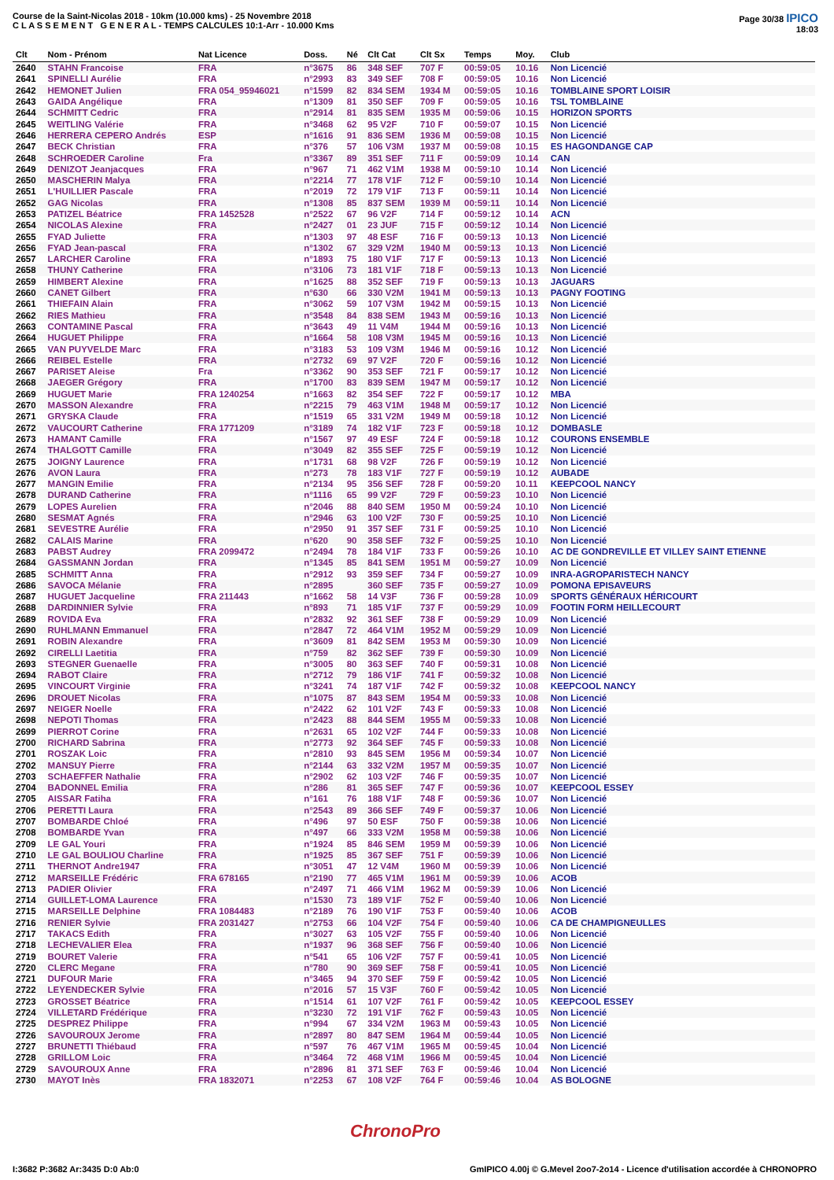Course de la Saint-Nicolas 2018 - 10km (10.000 kms) - 25 Novembre 2018
C L A S S E M E N T G E N E R A L - TEMPS CALCULES 10:1-Arr - 10.000 Kms
Page 30/38 IPICO
18:03
| Clt | Nom - Prénom | Nat Licence | Doss. | Né | Clt Cat | Clt Sx | Temps | Moy. | Club |
| --- | --- | --- | --- | --- | --- | --- | --- | --- | --- |
| 2640 | STAHN Francoise | FRA | n°3675 | 86 | 348 SEF | 707 F | 00:59:05 | 10.16 | Non Licencié |
| 2641 | SPINELLI Aurélie | FRA | n°2993 | 83 | 349 SEF | 708 F | 00:59:05 | 10.16 | Non Licencié |
| 2642 | HEMONET Julien | FRA 054_95946021 | n°1599 | 82 | 834 SEM | 1934 M | 00:59:05 | 10.16 | TOMBLAINE SPORT LOISIR |
| 2643 | GAIDA Angélique | FRA | n°1309 | 81 | 350 SEF | 709 F | 00:59:05 | 10.16 | TSL TOMBLAINE |
| 2644 | SCHMITT Cedric | FRA | n°2914 | 81 | 835 SEM | 1935 M | 00:59:06 | 10.15 | HORIZON SPORTS |
| 2645 | WEITLING Valérie | FRA | n°3468 | 62 | 95 V2F | 710 F | 00:59:07 | 10.15 | Non Licencié |
| 2646 | HERRERA CEPERO Andrés | ESP | n°1616 | 91 | 836 SEM | 1936 M | 00:59:08 | 10.15 | Non Licencié |
| 2647 | BECK Christian | FRA | n°376 | 57 | 106 V3M | 1937 M | 00:59:08 | 10.15 | ES HAGONDANGE CAP |
| 2648 | SCHROEDER Caroline | Fra | n°3367 | 89 | 351 SEF | 711 F | 00:59:09 | 10.14 | CAN |
| 2649 | DENIZOT Jeanjacques | FRA | n°967 | 71 | 462 V1M | 1938 M | 00:59:10 | 10.14 | Non Licencié |
| 2650 | MASCHERIN Malya | FRA | n°2214 | 77 | 178 V1F | 712 F | 00:59:10 | 10.14 | Non Licencié |
| 2651 | L'HUILLIER Pascale | FRA | n°2019 | 72 | 179 V1F | 713 F | 00:59:11 | 10.14 | Non Licencié |
| 2652 | GAG Nicolas | FRA | n°1308 | 85 | 837 SEM | 1939 M | 00:59:11 | 10.14 | Non Licencié |
| 2653 | PATIZEL Béatrice | FRA 1452528 | n°2522 | 67 | 96 V2F | 714 F | 00:59:12 | 10.14 | ACN |
| 2654 | NICOLAS Alexine | FRA | n°2427 | 01 | 23 JUF | 715 F | 00:59:12 | 10.14 | Non Licencié |
| 2655 | FYAD Juliette | FRA | n°1303 | 97 | 48 ESF | 716 F | 00:59:13 | 10.13 | Non Licencié |
| 2656 | FYAD Jean-pascal | FRA | n°1302 | 67 | 329 V2M | 1940 M | 00:59:13 | 10.13 | Non Licencié |
| 2657 | LARCHER Caroline | FRA | n°1893 | 75 | 180 V1F | 717 F | 00:59:13 | 10.13 | Non Licencié |
| 2658 | THUNY Catherine | FRA | n°3106 | 73 | 181 V1F | 718 F | 00:59:13 | 10.13 | Non Licencié |
| 2659 | HIMBERT Alexine | FRA | n°1625 | 88 | 352 SEF | 719 F | 00:59:13 | 10.13 | JAGUARS |
| 2660 | CANET Gilbert | FRA | n°630 | 66 | 330 V2M | 1941 M | 00:59:13 | 10.13 | PAGNY FOOTING |
| 2661 | THIEFAIN Alain | FRA | n°3062 | 59 | 107 V3M | 1942 M | 00:59:15 | 10.13 | Non Licencié |
| 2662 | RIES Mathieu | FRA | n°3548 | 84 | 838 SEM | 1943 M | 00:59:16 | 10.13 | Non Licencié |
| 2663 | CONTAMINE Pascal | FRA | n°3643 | 49 | 11 V4M | 1944 M | 00:59:16 | 10.13 | Non Licencié |
| 2664 | HUGUET Philippe | FRA | n°1664 | 58 | 108 V3M | 1945 M | 00:59:16 | 10.13 | Non Licencié |
| 2665 | VAN PUYVELDE Marc | FRA | n°3183 | 53 | 109 V3M | 1946 M | 00:59:16 | 10.12 | Non Licencié |
| 2666 | REIBEL Estelle | FRA | n°2732 | 69 | 97 V2F | 720 F | 00:59:16 | 10.12 | Non Licencié |
| 2667 | PARISET Aleise | Fra | n°3362 | 90 | 353 SEF | 721 F | 00:59:17 | 10.12 | Non Licencié |
| 2668 | JAEGER Grégory | FRA | n°1700 | 83 | 839 SEM | 1947 M | 00:59:17 | 10.12 | Non Licencié |
| 2669 | HUGUET Marie | FRA 1240254 | n°1663 | 82 | 354 SEF | 722 F | 00:59:17 | 10.12 | MBA |
| 2670 | MASSON Alexandre | FRA | n°2215 | 79 | 463 V1M | 1948 M | 00:59:17 | 10.12 | Non Licencié |
| 2671 | GRYSKA Claude | FRA | n°1519 | 65 | 331 V2M | 1949 M | 00:59:18 | 10.12 | Non Licencié |
| 2672 | VAUCOURT Catherine | FRA 1771209 | n°3189 | 74 | 182 V1F | 723 F | 00:59:18 | 10.12 | DOMBASLE |
| 2673 | HAMANT Camille | FRA | n°1567 | 97 | 49 ESF | 724 F | 00:59:18 | 10.12 | COURONS ENSEMBLE |
| 2674 | THALGOTT Camille | FRA | n°3049 | 82 | 355 SEF | 725 F | 00:59:19 | 10.12 | Non Licencié |
| 2675 | JOIGNY Laurence | FRA | n°1731 | 68 | 98 V2F | 726 F | 00:59:19 | 10.12 | Non Licencié |
| 2676 | AVON Laura | FRA | n°273 | 78 | 183 V1F | 727 F | 00:59:19 | 10.12 | AUBADE |
| 2677 | MANGIN Emilie | FRA | n°2134 | 95 | 356 SEF | 728 F | 00:59:20 | 10.11 | KEEPCOOL NANCY |
| 2678 | DURAND Catherine | FRA | n°1116 | 65 | 99 V2F | 729 F | 00:59:23 | 10.10 | Non Licencié |
| 2679 | LOPES Aurelien | FRA | n°2046 | 88 | 840 SEM | 1950 M | 00:59:24 | 10.10 | Non Licencié |
| 2680 | SESMAT Agnés | FRA | n°2946 | 63 | 100 V2F | 730 F | 00:59:25 | 10.10 | Non Licencié |
| 2681 | SEVESTRE Aurélie | FRA | n°2950 | 91 | 357 SEF | 731 F | 00:59:25 | 10.10 | Non Licencié |
| 2682 | CALAIS Marine | FRA | n°620 | 90 | 358 SEF | 732 F | 00:59:25 | 10.10 | Non Licencié |
| 2683 | PABST Audrey | FRA 2099472 | n°2494 | 78 | 184 V1F | 733 F | 00:59:26 | 10.10 | AC DE GONDREVILLE ET VILLEY SAINT ETIENNE |
| 2684 | GASSMANN Jordan | FRA | n°1345 | 85 | 841 SEM | 1951 M | 00:59:27 | 10.09 | Non Licencié |
| 2685 | SCHMITT Anna | FRA | n°2912 | 93 | 359 SEF | 734 F | 00:59:27 | 10.09 | INRA-AGROPARISTECH NANCY |
| 2686 | SAVOCA Mélanie | FRA | n°2895 | | 360 SEF | 735 F | 00:59:27 | 10.09 | POMONA EPISAVEURS |
| 2687 | HUGUET Jacqueline | FRA 211443 | n°1662 | 58 | 14 V3F | 736 F | 00:59:28 | 10.09 | SPORTS GÉNÉRAUX HÉRICOURT |
| 2688 | DARDINNIER Sylvie | FRA | n°893 | 71 | 185 V1F | 737 F | 00:59:29 | 10.09 | FOOTIN FORM HEILLECOURT |
| 2689 | ROVIDA Eva | FRA | n°2832 | 92 | 361 SEF | 738 F | 00:59:29 | 10.09 | Non Licencié |
| 2690 | RUHLMANN Emmanuel | FRA | n°2847 | 72 | 464 V1M | 1952 M | 00:59:29 | 10.09 | Non Licencié |
| 2691 | ROBIN Alexandre | FRA | n°3609 | 81 | 842 SEM | 1953 M | 00:59:30 | 10.09 | Non Licencié |
| 2692 | CIRELLI Laetitia | FRA | n°759 | 82 | 362 SEF | 739 F | 00:59:30 | 10.09 | Non Licencié |
| 2693 | STEGNER Guenaelle | FRA | n°3005 | 80 | 363 SEF | 740 F | 00:59:31 | 10.08 | Non Licencié |
| 2694 | RABOT Claire | FRA | n°2712 | 79 | 186 V1F | 741 F | 00:59:32 | 10.08 | Non Licencié |
| 2695 | VINCOURT Virginie | FRA | n°3241 | 74 | 187 V1F | 742 F | 00:59:32 | 10.08 | KEEPCOOL NANCY |
| 2696 | DROUET Nicolas | FRA | n°1075 | 87 | 843 SEM | 1954 M | 00:59:33 | 10.08 | Non Licencié |
| 2697 | NEIGER Noelle | FRA | n°2422 | 62 | 101 V2F | 743 F | 00:59:33 | 10.08 | Non Licencié |
| 2698 | NEPOTI Thomas | FRA | n°2423 | 88 | 844 SEM | 1955 M | 00:59:33 | 10.08 | Non Licencié |
| 2699 | PIERROT Corine | FRA | n°2631 | 65 | 102 V2F | 744 F | 00:59:33 | 10.08 | Non Licencié |
| 2700 | RICHARD Sabrina | FRA | n°2773 | 92 | 364 SEF | 745 F | 00:59:33 | 10.08 | Non Licencié |
| 2701 | ROSZAK Loic | FRA | n°2810 | 93 | 845 SEM | 1956 M | 00:59:34 | 10.07 | Non Licencié |
| 2702 | MANSUY Pierre | FRA | n°2144 | 63 | 332 V2M | 1957 M | 00:59:35 | 10.07 | Non Licencié |
| 2703 | SCHAEFFER Nathalie | FRA | n°2902 | 62 | 103 V2F | 746 F | 00:59:35 | 10.07 | Non Licencié |
| 2704 | BADONNEL Emilia | FRA | n°286 | 81 | 365 SEF | 747 F | 00:59:36 | 10.07 | KEEPCOOL ESSEY |
| 2705 | AISSAR Fatiha | FRA | n°161 | 76 | 188 V1F | 748 F | 00:59:36 | 10.07 | Non Licencié |
| 2706 | PERETTI Laura | FRA | n°2543 | 89 | 366 SEF | 749 F | 00:59:37 | 10.06 | Non Licencié |
| 2707 | BOMBARDE Chloé | FRA | n°496 | 97 | 50 ESF | 750 F | 00:59:38 | 10.06 | Non Licencié |
| 2708 | BOMBARDE Yvan | FRA | n°497 | 66 | 333 V2M | 1958 M | 00:59:38 | 10.06 | Non Licencié |
| 2709 | LE GAL Youri | FRA | n°1924 | 85 | 846 SEM | 1959 M | 00:59:39 | 10.06 | Non Licencié |
| 2710 | LE GAL BOULIOU Charline | FRA | n°1925 | 85 | 367 SEF | 751 F | 00:59:39 | 10.06 | Non Licencié |
| 2711 | THERNOT Andre1947 | FRA | n°3051 | 47 | 12 V4M | 1960 M | 00:59:39 | 10.06 | Non Licencié |
| 2712 | MARSEILLE Frédéric | FRA 678165 | n°2190 | 77 | 465 V1M | 1961 M | 00:59:39 | 10.06 | ACOB |
| 2713 | PADIER Olivier | FRA | n°2497 | 71 | 466 V1M | 1962 M | 00:59:39 | 10.06 | Non Licencié |
| 2714 | GUILLET-LOMA Laurence | FRA | n°1530 | 73 | 189 V1F | 752 F | 00:59:40 | 10.06 | Non Licencié |
| 2715 | MARSEILLE Delphine | FRA 1084483 | n°2189 | 76 | 190 V1F | 753 F | 00:59:40 | 10.06 | ACOB |
| 2716 | RENIER Sylvie | FRA 2031427 | n°2753 | 66 | 104 V2F | 754 F | 00:59:40 | 10.06 | CA DE CHAMPIGNEULLES |
| 2717 | TAKACS Edith | FRA | n°3027 | 63 | 105 V2F | 755 F | 00:59:40 | 10.06 | Non Licencié |
| 2718 | LECHEVALIER Elea | FRA | n°1937 | 96 | 368 SEF | 756 F | 00:59:40 | 10.06 | Non Licencié |
| 2719 | BOURET Valerie | FRA | n°541 | 65 | 106 V2F | 757 F | 00:59:41 | 10.05 | Non Licencié |
| 2720 | CLERC Megane | FRA | n°780 | 90 | 369 SEF | 758 F | 00:59:41 | 10.05 | Non Licencié |
| 2721 | DUFOUR Marie | FRA | n°3465 | 94 | 370 SEF | 759 F | 00:59:42 | 10.05 | Non Licencié |
| 2722 | LEYENDECKER Sylvie | FRA | n°2016 | 57 | 15 V3F | 760 F | 00:59:42 | 10.05 | Non Licencié |
| 2723 | GROSSET Béatrice | FRA | n°1514 | 61 | 107 V2F | 761 F | 00:59:42 | 10.05 | KEEPCOOL ESSEY |
| 2724 | VILLETARD Frédérique | FRA | n°3230 | 72 | 191 V1F | 762 F | 00:59:43 | 10.05 | Non Licencié |
| 2725 | DESPREZ Philippe | FRA | n°994 | 67 | 334 V2M | 1963 M | 00:59:43 | 10.05 | Non Licencié |
| 2726 | SAVOUROUX Jerome | FRA | n°2897 | 80 | 847 SEM | 1964 M | 00:59:44 | 10.05 | Non Licencié |
| 2727 | BRUNETTI Thiébaud | FRA | n°597 | 76 | 467 V1M | 1965 M | 00:59:45 | 10.04 | Non Licencié |
| 2728 | GRILLOM Loic | FRA | n°3464 | 72 | 468 V1M | 1966 M | 00:59:45 | 10.04 | Non Licencié |
| 2729 | SAVOUROUX Anne | FRA | n°2896 | 81 | 371 SEF | 763 F | 00:59:46 | 10.04 | Non Licencié |
| 2730 | MAYOT Inès | FRA 1832071 | n°2253 | 67 | 108 V2F | 764 F | 00:59:46 | 10.04 | AS BOLOGNE |
ChronoPro
I:3682 P:3682 Ar:3435 D:0 Ab:0 GmIPICO 4.00j © G.Mevel 2oo7-2o14 - Licence d'utilisation accordée à CHRONOPRO